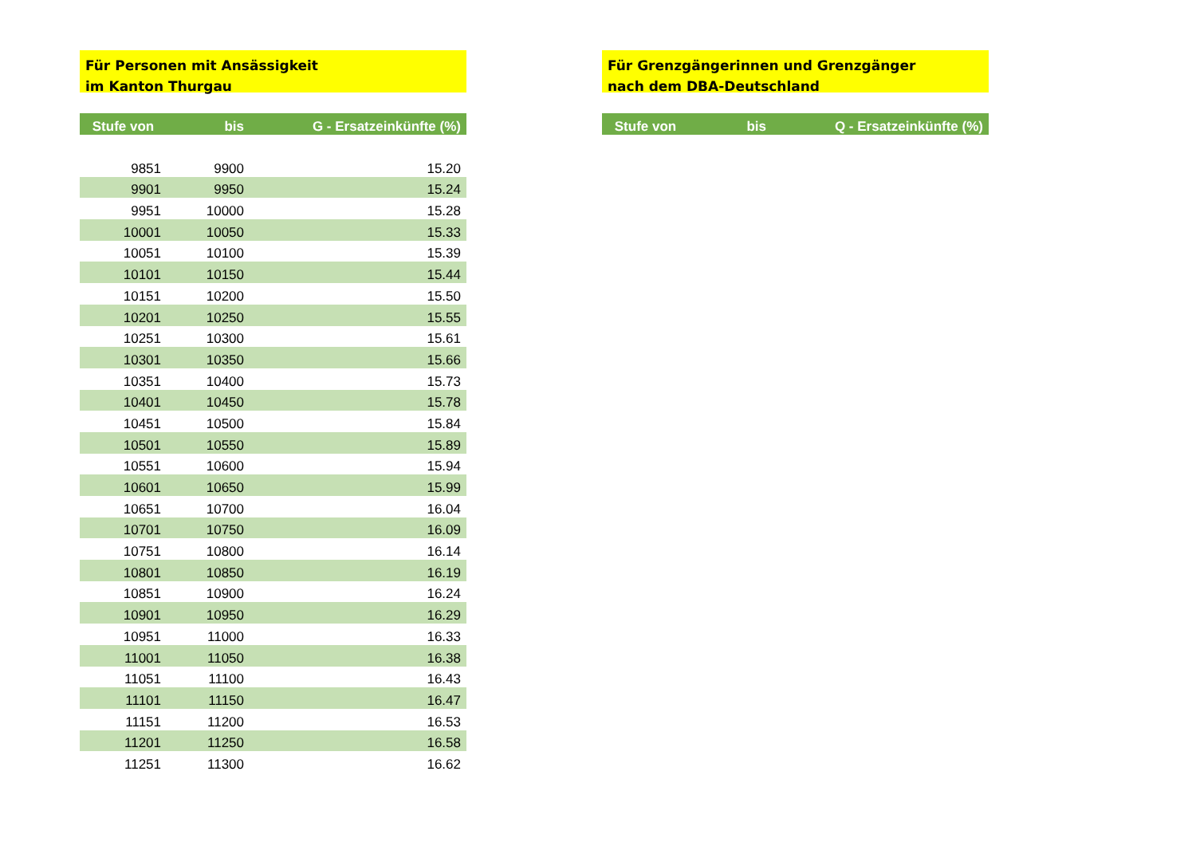Für Personen mit Ansässigkeit
im Kanton Thurgau
| Stufe von | bis | G - Ersatzeinkünfte (%) |
| --- | --- | --- |
| 9851 | 9900 | 15.20 |
| 9901 | 9950 | 15.24 |
| 9951 | 10000 | 15.28 |
| 10001 | 10050 | 15.33 |
| 10051 | 10100 | 15.39 |
| 10101 | 10150 | 15.44 |
| 10151 | 10200 | 15.50 |
| 10201 | 10250 | 15.55 |
| 10251 | 10300 | 15.61 |
| 10301 | 10350 | 15.66 |
| 10351 | 10400 | 15.73 |
| 10401 | 10450 | 15.78 |
| 10451 | 10500 | 15.84 |
| 10501 | 10550 | 15.89 |
| 10551 | 10600 | 15.94 |
| 10601 | 10650 | 15.99 |
| 10651 | 10700 | 16.04 |
| 10701 | 10750 | 16.09 |
| 10751 | 10800 | 16.14 |
| 10801 | 10850 | 16.19 |
| 10851 | 10900 | 16.24 |
| 10901 | 10950 | 16.29 |
| 10951 | 11000 | 16.33 |
| 11001 | 11050 | 16.38 |
| 11051 | 11100 | 16.43 |
| 11101 | 11150 | 16.47 |
| 11151 | 11200 | 16.53 |
| 11201 | 11250 | 16.58 |
| 11251 | 11300 | 16.62 |
Für Grenzgängerinnen und Grenzgänger
nach dem DBA-Deutschland
| Stufe von | bis | Q - Ersatzeinkünfte (%) |
| --- | --- | --- |